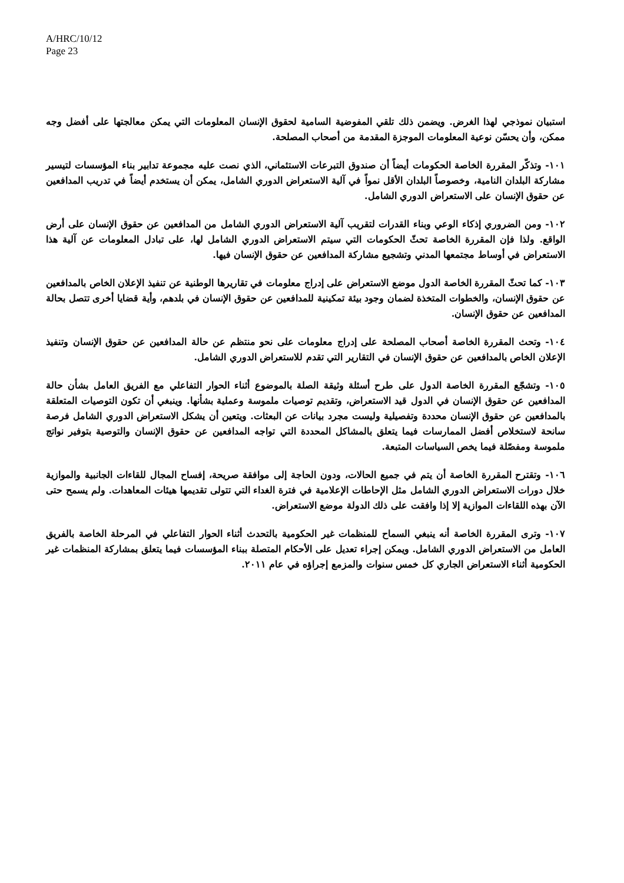A/HRC/10/12
Page 23
استبيان نموذجي لهذا الغرض. ويضمن ذلك تلقي المفوضية السامية لحقوق الإنسان المعلومات التي يمكن معالجتها على أفضل وجه ممكن، وأن يحسّن نوعية المعلومات الموجزة المقدمة من أصحاب المصلحة.
١٠١- وتذكّر المقررة الخاصة الحكومات أيضاً أن صندوق التبرعات الاستئماني، الذي نصت عليه مجموعة تدابير بناء المؤسسات لتيسير مشاركة البلدان النامية، وخصوصاً البلدان الأقل نمواً في آلية الاستعراض الدوري الشامل، يمكن أن يستخدم أيضاً في تدريب المدافعين عن حقوق الإنسان على الاستعراض الدوري الشامل.
١٠٢- ومن الضروري إذكاء الوعي وبناء القدرات لتقريب آلية الاستعراض الدوري الشامل من المدافعين عن حقوق الإنسان على أرض الواقع. ولذا فإن المقررة الخاصة تحثّ الحكومات التي سيتم الاستعراض الدوري الشامل لها، على تبادل المعلومات عن آلية هذا الاستعراض في أوساط مجتمعها المدني وتشجيع مشاركة المدافعين عن حقوق الإنسان فيها.
١٠٣- كما تحثّ المقررة الخاصة الدول موضع الاستعراض على إدراج معلومات في تقاريرها الوطنية عن تنفيذ الإعلان الخاص بالمدافعين عن حقوق الإنسان، والخطوات المتخذة لضمان وجود بيئة تمكينية للمدافعين عن حقوق الإنسان في بلدهم، وأية قضايا أخرى تتصل بحالة المدافعين عن حقوق الإنسان.
١٠٤- وتحث المقررة الخاصة أصحاب المصلحة على إدراج معلومات على نحو منتظم عن حالة المدافعين عن حقوق الإنسان وتنفيذ الإعلان الخاص بالمدافعين عن حقوق الإنسان في التقارير التي تقدم للاستعراض الدوري الشامل.
١٠٥- وتشجّع المقررة الخاصة الدول على طرح أسئلة وثيقة الصلة بالموضوع أثناء الحوار التفاعلي مع الفريق العامل بشأن حالة المدافعين عن حقوق الإنسان في الدول قيد الاستعراض، وتقديم توصيات ملموسة وعملية بشأنها. وينبغي أن تكون التوصيات المتعلقة بالمدافعين عن حقوق الإنسان محددة وتفصيلية وليست مجرد بيانات عن البعثات. ويتعين أن يشكل الاستعراض الدوري الشامل فرصة سانحة لاستخلاص أفضل الممارسات فيما يتعلق بالمشاكل المحددة التي تواجه المدافعين عن حقوق الإنسان والتوصية بتوفير نواتج ملموسة ومفصّلة فيما يخص السياسات المتبعة.
١٠٦- وتقترح المقررة الخاصة أن يتم في جميع الحالات، ودون الحاجة إلى موافقة صريحة، إفساح المجال للقاءات الجانبية والموازية خلال دورات الاستعراض الدوري الشامل مثل الإحاطات الإعلامية في فترة الغداء التي تتولى تقديمها هيئات المعاهدات. ولم يسمح حتى الآن بهذه اللقاءات الموازية إلا إذا وافقت على ذلك الدولة موضع الاستعراض.
١٠٧- وترى المقررة الخاصة أنه ينبغي السماح للمنظمات غير الحكومية بالتحدث أثناء الحوار التفاعلي في المرحلة الخاصة بالفريق العامل من الاستعراض الدوري الشامل. ويمكن إجراء تعديل على الأحكام المتصلة ببناء المؤسسات فيما يتعلق بمشاركة المنظمات غير الحكومية أثناء الاستعراض الجاري كل خمس سنوات والمزمع إجراؤه في عام ٢٠١١.